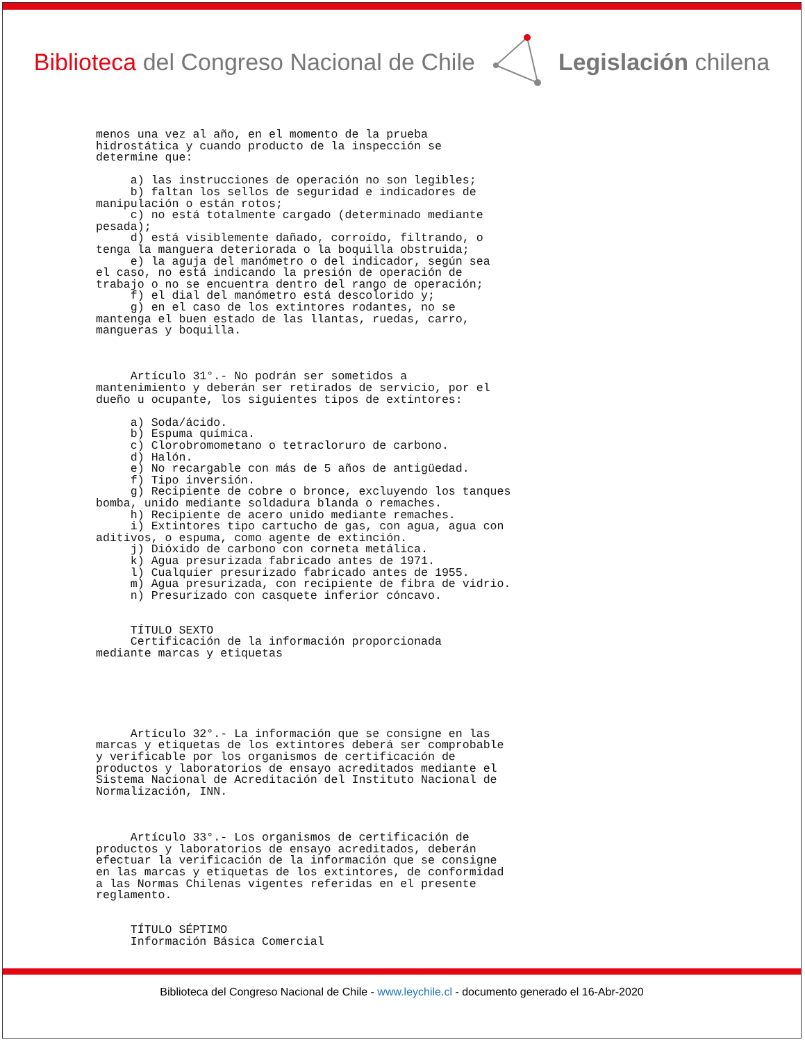Biblioteca del Congreso Nacional de Chile
Legislación chilena
menos una vez al año, en el momento de la prueba
hidrostática y cuando producto de la inspección se
determine que:

     a) las instrucciones de operación no son legibles;
     b) faltan los sellos de seguridad e indicadores de
manipulación o están rotos;
     c) no está totalmente cargado (determinado mediante
pesada);
     d) está visiblemente dañado, corroído, filtrando, o
tenga la manguera deteriorada o la boquilla obstruida;
     e) la aguja del manómetro o del indicador, según sea
el caso, no está indicando la presión de operación de
trabajo o no se encuentra dentro del rango de operación;
     f) el dial del manómetro está descolorido y;
     g) en el caso de los extintores rodantes, no se
mantenga el buen estado de las llantas, ruedas, carro,
mangueras y boquilla.



     Artículo 31°.- No podrán ser sometidos a
mantenimiento y deberán ser retirados de servicio, por el
dueño u ocupante, los siguientes tipos de extintores:

     a) Soda/ácido.
     b) Espuma química.
     c) Clorobromometano o tetracloruro de carbono.
     d) Halón.
     e) No recargable con más de 5 años de antigüedad.
     f) Tipo inversión.
     g) Recipiente de cobre o bronce, excluyendo los tanques
bomba, unido mediante soldadura blanda o remaches.
     h) Recipiente de acero unido mediante remaches.
     i) Extintores tipo cartucho de gas, con agua, agua con
aditivos, o espuma, como agente de extinción.
     j) Dióxido de carbono con corneta metálica.
     k) Agua presurizada fabricado antes de 1971.
     l) Cualquier presurizado fabricado antes de 1955.
     m) Agua presurizada, con recipiente de fibra de vidrio.
     n) Presurizado con casquete inferior cóncavo.


     TÍTULO SEXTO
     Certificación de la información proporcionada
mediante marcas y etiquetas






     Artículo 32°.- La información que se consigne en las
marcas y etiquetas de los extintores deberá ser comprobable
y verificable por los organismos de certificación de
productos y laboratorios de ensayo acreditados mediante el
Sistema Nacional de Acreditación del Instituto Nacional de
Normalización, INN.



     Artículo 33°.- Los organismos de certificación de
productos y laboratorios de ensayo acreditados, deberán
efectuar la verificación de la información que se consigne
en las marcas y etiquetas de los extintores, de conformidad
a las Normas Chilenas vigentes referidas en el presente
reglamento.


     TÍTULO SÉPTIMO
     Información Básica Comercial
Biblioteca del Congreso Nacional de Chile - www.leychile.cl - documento generado el 16-Abr-2020